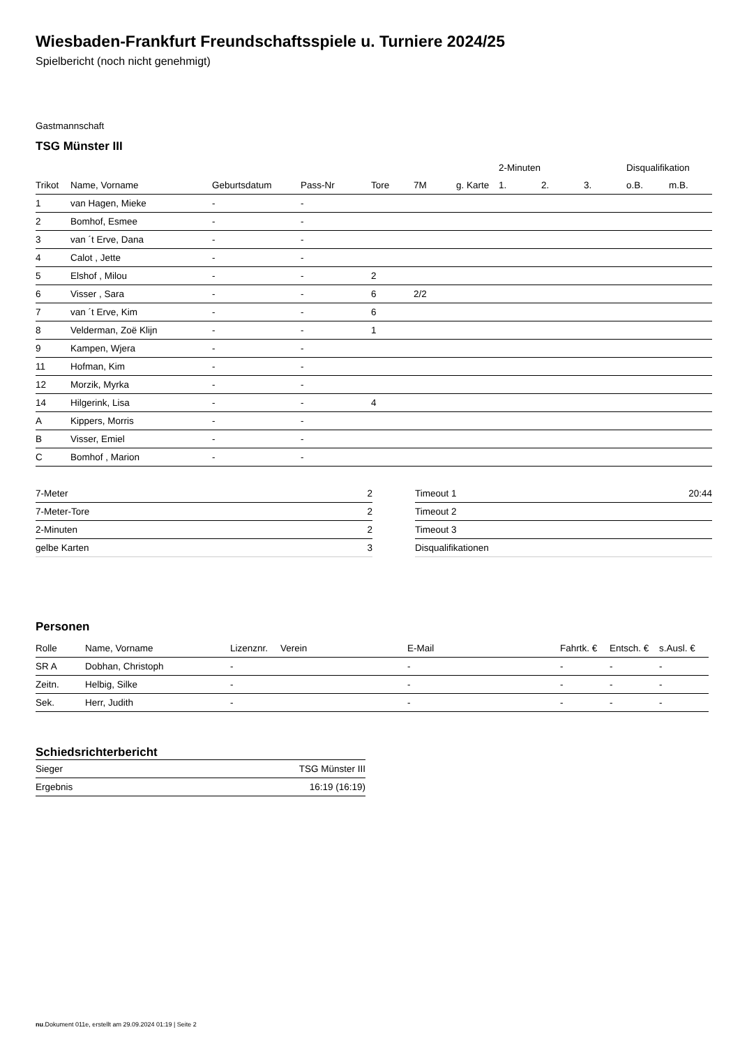Wiesbaden-Frankfurt Freundschaftsspiele u. Turniere 2024/25
Spielbericht (noch nicht genehmigt)
Gastmannschaft
TSG Münster III
| | | | | | | | 2-Minuten | | | Disqualifikation | |
| --- | --- | --- | --- | --- | --- | --- | --- | --- | --- | --- | --- |
| Trikot | Name, Vorname | Geburtsdatum | Pass-Nr | Tore | 7M | g. Karte | 1. | 2. | 3. | o.B. | m.B. |
| 1 | van Hagen, Mieke | - | - | | | | | | | | |
| 2 | Bomhof, Esmee | - | - | | | | | | | | |
| 3 | van ´t Erve, Dana | - | - | | | | | | | | |
| 4 | Calot , Jette | - | - | | | | | | | | |
| 5 | Elshof , Milou | - | - | 2 | | | | | | | |
| 6 | Visser , Sara | - | - | 6 | 2/2 | | | | | | |
| 7 | van ´t Erve, Kim | - | - | 6 | | | | | | | |
| 8 | Velderman, Zoë Klijn | - | - | 1 | | | | | | | |
| 9 | Kampen, Wjera | - | - | | | | | | | | |
| 11 | Hofman, Kim | - | - | | | | | | | | |
| 12 | Morzik, Myrka | - | - | | | | | | | | |
| 14 | Hilgerink, Lisa | - | - | 4 | | | | | | | |
| A | Kippers, Morris | - | - | | | | | | | | |
| B | Visser, Emiel | - | - | | | | | | | | |
| C | Bomhof , Marion | - | - | | | | | | | | |
| 7-Meter | 2 |
| 7-Meter-Tore | 2 |
| 2-Minuten | 2 |
| gelbe Karten | 3 |
| Timeout 1 | 20:44 |
| Timeout 2 | |
| Timeout 3 | |
| Disqualifikationen | |
Personen
| Rolle | Name, Vorname | Lizenznr. | Verein | E-Mail | Fahrtk. € | Entsch. € | s.Ausl. € |
| --- | --- | --- | --- | --- | --- | --- | --- |
| SR A | Dobhan, Christoph | - | | - | - | - | - |
| Zeitn. | Helbig, Silke | - | | - | - | - | - |
| Sek. | Herr, Judith | - | | - | - | - | - |
Schiedsrichterbericht
| Sieger | TSG Münster III |
| Ergebnis | 16:19 (16:19) |
nu.Dokument 011e, erstellt am 29.09.2024 01:19 | Seite 2